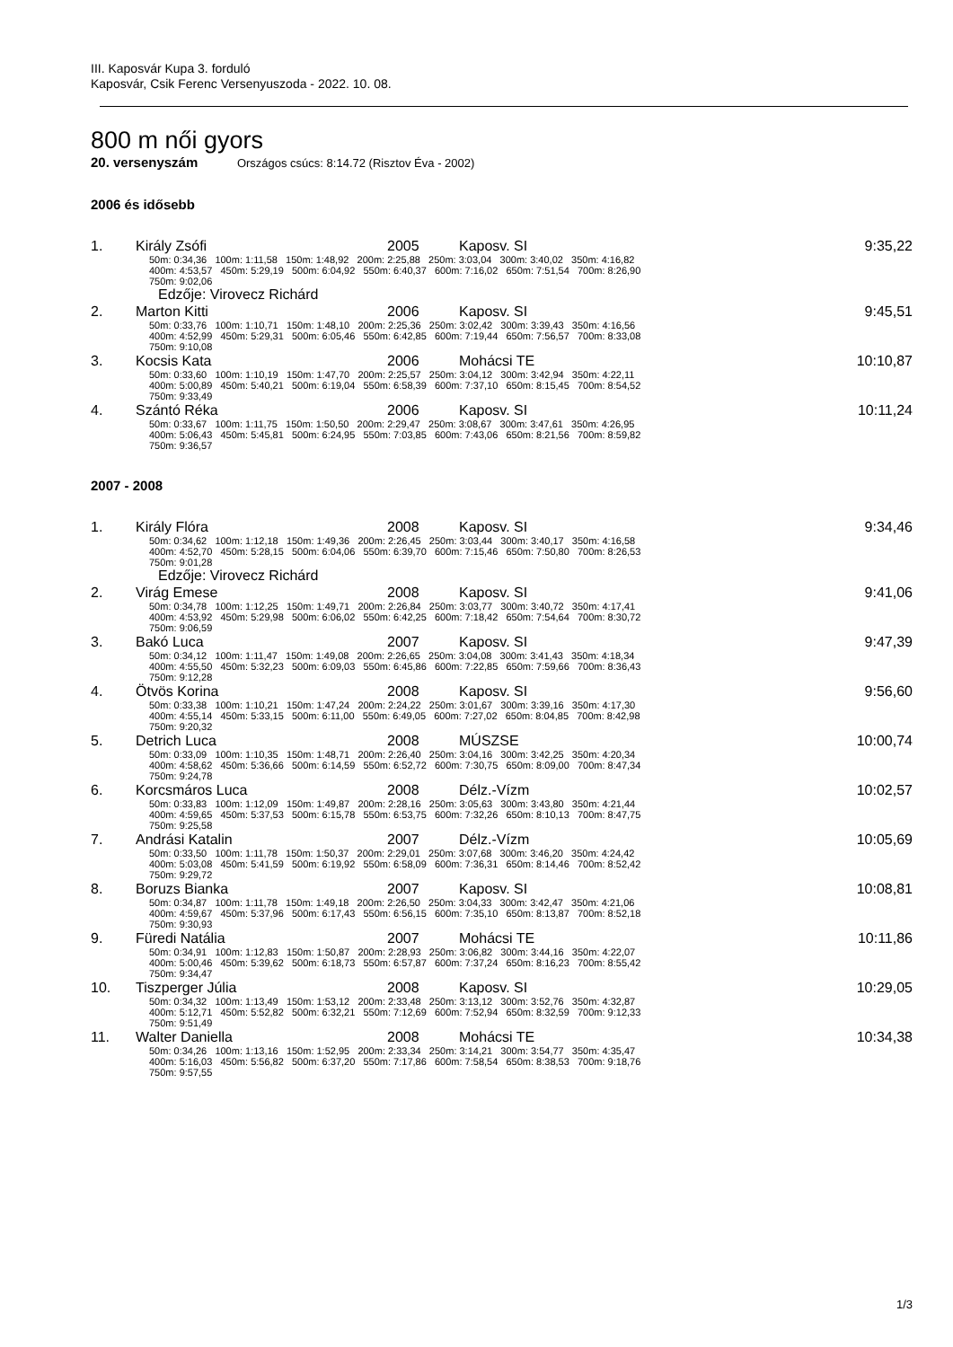III. Kaposvár Kupa 3. forduló
Kaposvár, Csik Ferenc Versenyuszoda - 2022. 10. 08.
800 m női gyors
20. versenyszám Országos csúcs: 8:14.72 (Risztov Éva - 2002)
2006 és idősebb
| 1. | Király Zsófi | 2005 | Kaposv. SI | 9:35,22 |
| | 50m: 0:34,36 100m: 1:11,58 150m: 1:48,92 200m: 2:25,88 250m: 3:03,04 300m: 3:40,02 350m: 4:16,82 400m: 4:53,57 450m: 5:29,19 500m: 6:04,92 550m: 6:40,37 600m: 7:16,02 650m: 7:51,54 700m: 8:26,90 750m: 9:02,06 Edzője: Virovecz Richárd | | | |
| 2. | Marton Kitti | 2006 | Kaposv. SI | 9:45,51 |
| | 50m: 0:33,76 100m: 1:10,71 150m: 1:48,10 200m: 2:25,36 250m: 3:02,42 300m: 3:39,43 350m: 4:16,56 400m: 4:52,99 450m: 5:29,31 500m: 6:05,46 550m: 6:42,85 600m: 7:19,44 650m: 7:56,57 700m: 8:33,08 750m: 9:10,08 | | | |
| 3. | Kocsis Kata | 2006 | Mohácsi TE | 10:10,87 |
| | 50m: 0:33,60 100m: 1:10,19 150m: 1:47,70 200m: 2:25,57 250m: 3:04,12 300m: 3:42,94 350m: 4:22,11 400m: 5:00,89 450m: 5:40,21 500m: 6:19,04 550m: 6:58,39 600m: 7:37,10 650m: 8:15,45 700m: 8:54,52 750m: 9:33,49 | | | |
| 4. | Szántó Réka | 2006 | Kaposv. SI | 10:11,24 |
| | 50m: 0:33,67 100m: 1:11,75 150m: 1:50,50 200m: 2:29,47 250m: 3:08,67 300m: 3:47,61 350m: 4:26,95 400m: 5:06,43 450m: 5:45,81 500m: 6:24,95 550m: 7:03,85 600m: 7:43,06 650m: 8:21,56 700m: 8:59,82 750m: 9:36,57 | | | |
2007 - 2008
| 1. | Király Flóra | 2008 | Kaposv. SI | 9:34,46 |
| | 50m: 0:34,62 100m: 1:12,18 150m: 1:49,36 200m: 2:26,45 250m: 3:03,44 300m: 3:40,17 350m: 4:16,58 400m: 4:52,70 450m: 5:28,15 500m: 6:04,06 550m: 6:39,70 600m: 7:15,46 650m: 7:50,80 700m: 8:26,53 750m: 9:01,28 Edzője: Virovecz Richárd | | | |
| 2. | Virág Emese | 2008 | Kaposv. SI | 9:41,06 |
| | 50m: 0:34,78 100m: 1:12,25 150m: 1:49,71 200m: 2:26,84 250m: 3:03,77 300m: 3:40,72 350m: 4:17,41 400m: 4:53,92 450m: 5:29,98 500m: 6:06,02 550m: 6:42,25 600m: 7:18,42 650m: 7:54,64 700m: 8:30,72 750m: 9:06,59 | | | |
| 3. | Bakó Luca | 2007 | Kaposv. SI | 9:47,39 |
| | 50m: 0:34,12 100m: 1:11,47 150m: 1:49,08 200m: 2:26,65 250m: 3:04,08 300m: 3:41,43 350m: 4:18,34 400m: 4:55,50 450m: 5:32,23 500m: 6:09,03 550m: 6:45,86 600m: 7:22,85 650m: 7:59,66 700m: 8:36,43 750m: 9:12,28 | | | |
| 4. | Ötvös Korina | 2008 | Kaposv. SI | 9:56,60 |
| | 50m: 0:33,38 100m: 1:10,21 150m: 1:47,24 200m: 2:24,22 250m: 3:01,67 300m: 3:39,16 350m: 4:17,30 400m: 4:55,14 450m: 5:33,15 500m: 6:11,00 550m: 6:49,05 600m: 7:27,02 650m: 8:04,85 700m: 8:42,98 750m: 9:20,32 | | | |
| 5. | Detrich Luca | 2008 | MÚSZSE | 10:00,74 |
| | 50m: 0:33,09 100m: 1:10,35 150m: 1:48,71 200m: 2:26,40 250m: 3:04,16 300m: 3:42,25 350m: 4:20,34 400m: 4:58,62 450m: 5:36,66 500m: 6:14,59 550m: 6:52,72 600m: 7:30,75 650m: 8:09,00 700m: 8:47,34 750m: 9:24,78 | | | |
| 6. | Korcsmáros Luca | 2008 | Délz.-Vízm | 10:02,57 |
| | 50m: 0:33,83 100m: 1:12,09 150m: 1:49,87 200m: 2:28,16 250m: 3:05,63 300m: 3:43,80 350m: 4:21,44 400m: 4:59,65 450m: 5:37,53 500m: 6:15,78 550m: 6:53,75 600m: 7:32,26 650m: 8:10,13 700m: 8:47,75 750m: 9:25,58 | | | |
| 7. | Andrási Katalin | 2007 | Délz.-Vízm | 10:05,69 |
| | 50m: 0:33,50 100m: 1:11,78 150m: 1:50,37 200m: 2:29,01 250m: 3:07,68 300m: 3:46,20 350m: 4:24,42 400m: 5:03,08 450m: 5:41,59 500m: 6:19,92 550m: 6:58,09 600m: 7:36,31 650m: 8:14,46 700m: 8:52,42 750m: 9:29,72 | | | |
| 8. | Boruzs Bianka | 2007 | Kaposv. SI | 10:08,81 |
| | 50m: 0:34,87 100m: 1:11,78 150m: 1:49,18 200m: 2:26,50 250m: 3:04,33 300m: 3:42,47 350m: 4:21,06 400m: 4:59,67 450m: 5:37,96 500m: 6:17,43 550m: 6:56,15 600m: 7:35,10 650m: 8:13,87 700m: 8:52,18 750m: 9:30,93 | | | |
| 9. | Füredi Natália | 2007 | Mohácsi TE | 10:11,86 |
| | 50m: 0:34,91 100m: 1:12,83 150m: 1:50,87 200m: 2:28,93 250m: 3:06,82 300m: 3:44,16 350m: 4:22,07 400m: 5:00,46 450m: 5:39,62 500m: 6:18,73 550m: 6:57,87 600m: 7:37,24 650m: 8:16,23 700m: 8:55,42 750m: 9:34,47 | | | |
| 10. | Tiszperger Júlia | 2008 | Kaposv. SI | 10:29,05 |
| | 50m: 0:34,32 100m: 1:13,49 150m: 1:53,12 200m: 2:33,48 250m: 3:13,12 300m: 3:52,76 350m: 4:32,87 400m: 5:12,71 450m: 5:52,82 500m: 6:32,21 550m: 7:12,69 600m: 7:52,94 650m: 8:32,59 700m: 9:12,33 750m: 9:51,49 | | | |
| 11. | Walter Daniella | 2008 | Mohácsi TE | 10:34,38 |
| | 50m: 0:34,26 100m: 1:13,16 150m: 1:52,95 200m: 2:33,34 250m: 3:14,21 300m: 3:54,77 350m: 4:35,47 400m: 5:16,03 450m: 5:56,82 500m: 6:37,20 550m: 7:17,86 600m: 7:58,54 650m: 8:38,53 700m: 9:18,76 750m: 9:57,55 | | | |
1/3